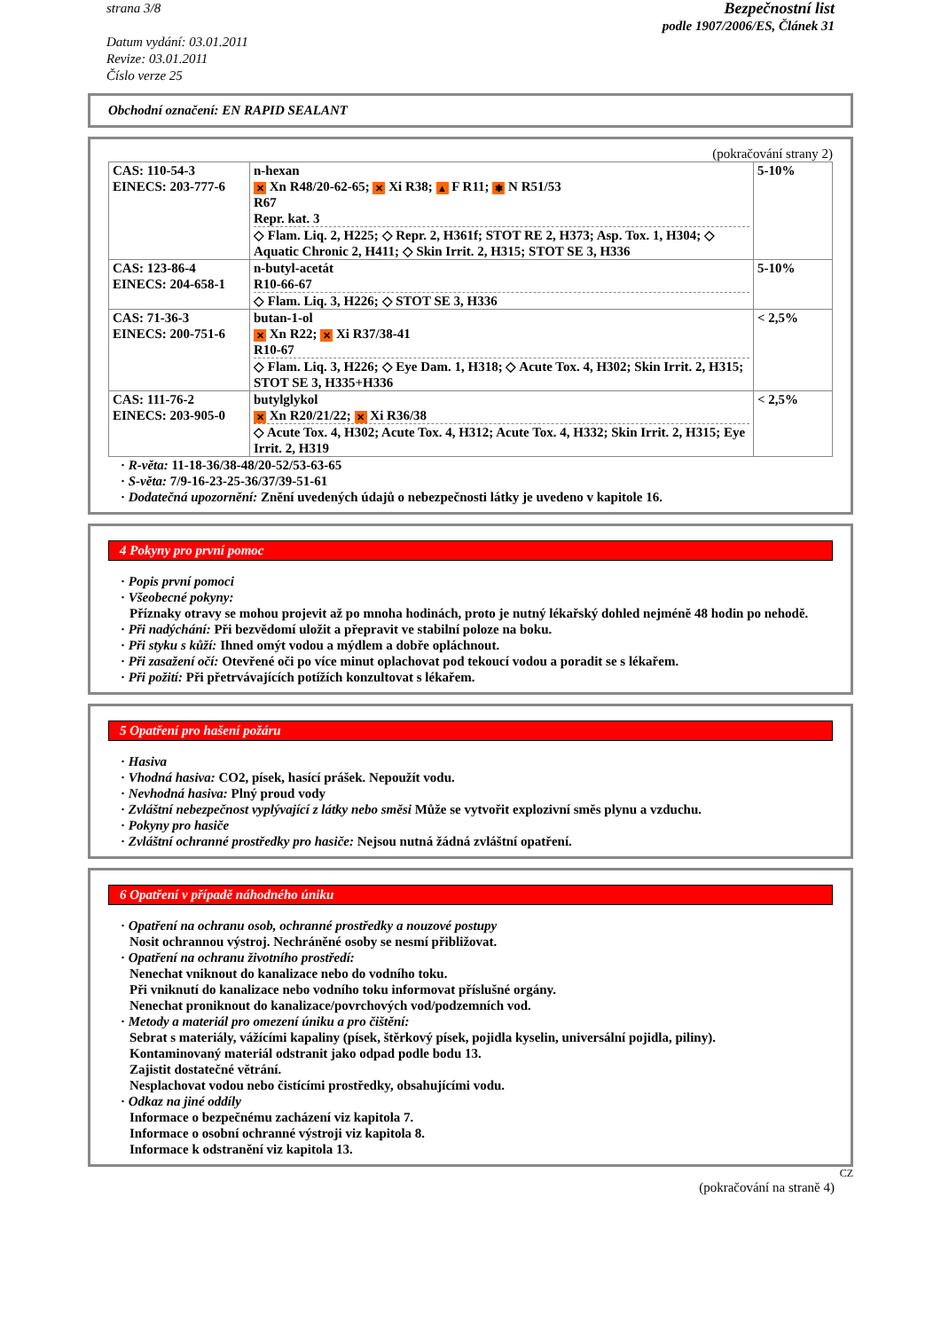strana 3/8
Datum vydání: 03.01.2011
Revize: 03.01.2011
Číslo verze 25
Bezpečnostní list
podle 1907/2006/ES, Článek 31
Obchodní označení: EN RAPID SEALANT
(pokračování strany 2)
| CAS: 110-54-3 EINECS: 203-777-6 | n-hexan ✕ Xn R48/20-62-65; ✕ Xi R38; ▲ F R11; ✱ N R51/53 R67 Repr. kat. 3 ◇ Flam. Liq. 2, H225; ◇ Repr. 2, H361f; STOT RE 2, H373; Asp. Tox. 1, H304; ◇ Aquatic Chronic 2, H411; ◇ Skin Irrit. 2, H315; STOT SE 3, H336 | 5-10% |
| CAS: 123-86-4 EINECS: 204-658-1 | n-butyl-acetát R10-66-67 ◇ Flam. Liq. 3, H226; ◇ STOT SE 3, H336 | 5-10% |
| CAS: 71-36-3 EINECS: 200-751-6 | butan-1-ol ✕ Xn R22; ✕ Xi R37/38-41 R10-67 ◇ Flam. Liq. 3, H226; ◇ Eye Dam. 1, H318; ◇ Acute Tox. 4, H302; Skin Irrit. 2, H315; STOT SE 3, H335+H336 | < 2,5% |
| CAS: 111-76-2 EINECS: 203-905-0 | butylglykol ✕ Xn R20/21/22; ✕ Xi R36/38 ◇ Acute Tox. 4, H302; Acute Tox. 4, H312; Acute Tox. 4, H332; Skin Irrit. 2, H315; Eye Irrit. 2, H319 | < 2,5% |
· R-věta: 11-18-36/38-48/20-52/53-63-65
· S-věta: 7/9-16-23-25-36/37/39-51-61
· Dodatečná upozornění: Znění uvedených údajů o nebezpečnosti látky je uvedeno v kapitole 16.
4 Pokyny pro první pomoc
· Popis první pomoci
· Všeobecné pokyny:
Příznaky otravy se mohou projevit až po mnoha hodinách, proto je nutný lékařský dohled nejméně 48 hodin po nehodě.
· Při nadýchání: Při bezvědomí uložit a přepravit ve stabilní poloze na boku.
· Při styku s kůží: Ihned omýt vodou a mýdlem a dobře opláchnout.
· Při zasažení očí: Otevřené oči po více minut oplachovat pod tekoucí vodou a poradit se s lékařem.
· Při požití: Při přetrvávajících potížích konzultovat s lékařem.
5 Opatření pro hašení požáru
· Hasiva
· Vhodná hasiva: CO2, písek, hasící prášek. Nepoužít vodu.
· Nevhodná hasiva: Plný proud vody
· Zvláštní nebezpečnost vyplývající z látky nebo směsi Může se vytvořit explozivní směs plynu a vzduchu.
· Pokyny pro hasiče
· Zvláštní ochranné prostředky pro hasiče: Nejsou nutná žádná zvláštní opatření.
6 Opatření v případě náhodného úniku
· Opatření na ochranu osob, ochranné prostředky a nouzové postupy
Nosit ochrannou výstroj. Nechráněné osoby se nesmí přibližovat.
· Opatření na ochranu životního prostředí:
Nenechat vniknout do kanalizace nebo do vodního toku.
Při vniknutí do kanalizace nebo vodního toku informovat příslušné orgány.
Nenechat proniknout do kanalizace/povrchových vod/podzemních vod.
· Metody a materiál pro omezení úniku a pro čištění:
Sebrat s materiály, vážícími kapaliny (písek, štěrkový písek, pojidla kyselin, universální pojidla, piliny).
Kontaminovaný materiál odstranit jako odpad podle bodu 13.
Zajistit dostatečné větrání.
Nesplachovat vodou nebo čistícími prostředky, obsahujícími vodu.
· Odkaz na jiné oddíly
Informace o bezpečnému zacházení viz kapitola 7.
Informace o osobní ochranné výstroji viz kapitola 8.
Informace k odstranění viz kapitola 13.
CZ
(pokračování na straně 4)